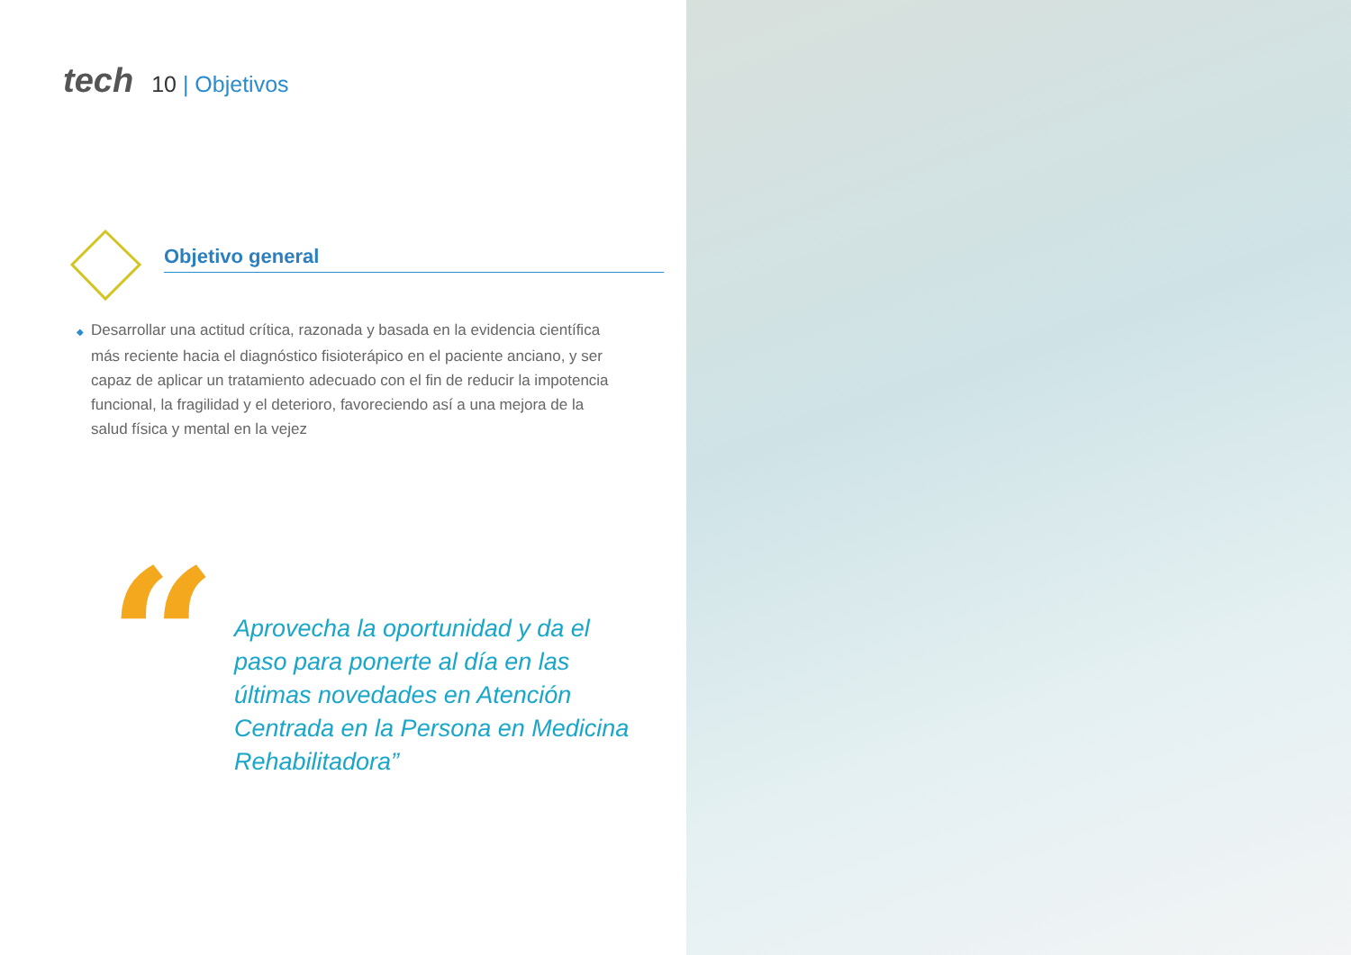tech
10 | Objetivos
Objetivo general
◆ Desarrollar una actitud crítica, razonada y basada en la evidencia científica más reciente hacia el diagnóstico fisioterápico en el paciente anciano, y ser capaz de aplicar un tratamiento adecuado con el fin de reducir la impotencia funcional, la fragilidad y el deterioro, favoreciendo así a una mejora de la salud física y mental en la vejez
“
Aprovecha la oportunidad y da el paso para ponerte al día en las últimas novedades en Atención Centrada en la Persona en Medicina Rehabilitadora”